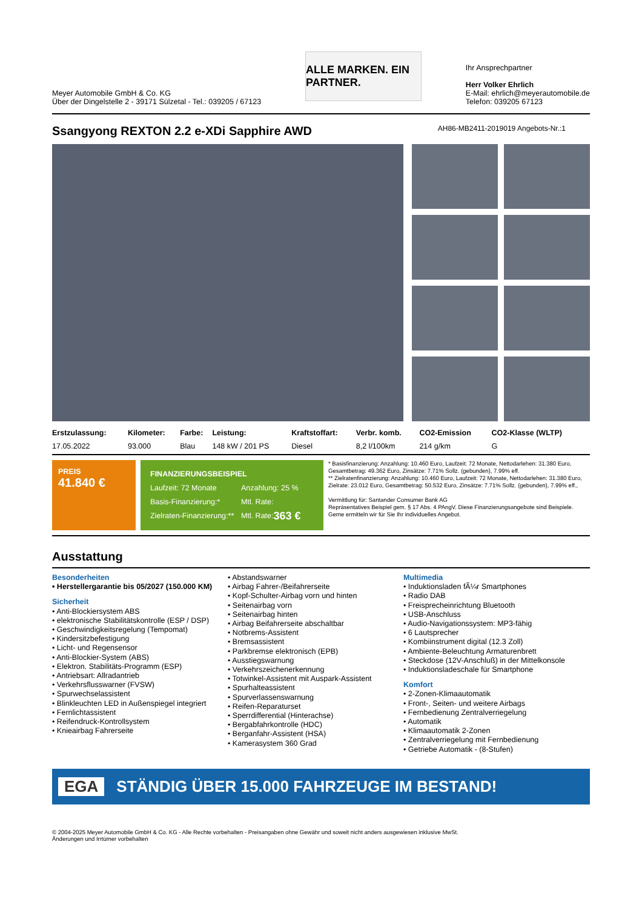Meyer Automobile GmbH & Co. KG
Über der Dingelstelle 2 - 39171 Sülzetal - Tel.: 039205 / 67123
ALLE MARKEN. EIN PARTNER.
Ihr Ansprechpartner
Herr Volker Ehrlich
E-Mail: ehrlich@meyerautomobile.de
Telefon: 039205 67123
Ssangyong REXTON 2.2 e-XDi Sapphire AWD AH86-MB2411-2019019 Angebots-Nr.:1
| Erstzulassung: | Kilometer: | Farbe: | Leistung: | Kraftstoffart: | Verbr. komb. | CO2-Emission | CO2-Klasse (WLTP) |
| --- | --- | --- | --- | --- | --- | --- | --- |
| 17.05.2022 | 93.000 | Blau | 148 kW / 201 PS | Diesel | 8,2 l/100km | 214 g/km | G |
PREIS
41.840 €
FINANZIERUNGSBEISPIEL
Laufzeit: 72 Monate Anzahlung: 25 %
Basis-Finanzierung:* Mtl. Rate:
Zielraten-Finanzierung:** Mtl. Rate: 363 €
* Basisfinanzierung: Anzahlung: 10.460 Euro, Laufzeit: 72 Monate, Nettodarlehen: 31.380 Euro, Gesamtbetrag: 49.362 Euro, Zinsätze: 7.71% Sollz. (gebunden), 7.99% eff.
** Zielratenfinanzierung: Anzahlung: 10.460 Euro, Laufzeit: 72 Monate, Nettodarlehen: 31.380 Euro, Zielrate: 23.012 Euro, Gesamtbetrag: 50.532 Euro, Zinsätze: 7.71% Sollz. (gebunden), 7.99% eff.,
Vermittlung für: Santander Consumer Bank AG
Repräsentatives Beispiel gem. § 17 Abs. 4 PAngV. Diese Finanzierungsangebote sind Beispiele. Gerne ermitteln wir für Sie Ihr individuelles Angebot.
Ausstattung
Besonderheiten
• Herstellergarantie bis 05/2027 (150.000 KM)
Sicherheit
• Anti-Blockiersystem ABS
• elektronische Stabilitätskontrolle (ESP / DSP)
• Geschwindigkeitsregelung (Tempomat)
• Kindersitzbefestigung
• Licht- und Regensensor
• Anti-Blockier-System (ABS)
• Elektron. Stabilitäts-Programm (ESP)
• Antriebsart: Allradantrieb
• Verkehrsflusswarner (FVSW)
• Spurwechselassistent
• Blinkleuchten LED in Außenspiegel integriert
• Fernlichtassistent
• Reifendruck-Kontrollsystem
• Knieairbag Fahrerseite
• Abstandswarner
• Airbag Fahrer-/Beifahrerseite
• Kopf-Schulter-Airbag vorn und hinten
• Seitenairbag vorn
• Seitenairbag hinten
• Airbag Beifahrerseite abschaltbar
• Notbrems-Assistent
• Bremsassistent
• Parkbremse elektronisch (EPB)
• Ausstiegswarnung
• Verkehrszeichenerkennung
• Totwinkel-Assistent mit Auspark-Assistent
• Spurhalteassistent
• Spurverlassenswarnung
• Reifen-Reparaturset
• Sperrdifferential (Hinterachse)
• Bergabfahrkontrolle (HDC)
• Berganfahr-Assistent (HSA)
• Kamerasystem 360 Grad
Multimedia
• Induktionsladen fÃ¼r Smartphones
• Radio DAB
• Freisprecheinrichtung Bluetooth
• USB-Anschluss
• Audio-Navigationssystem: MP3-fähig
• 6 Lautsprecher
• Kombiinstrument digital (12.3 Zoll)
• Ambiente-Beleuchtung Armaturenbrett
• Steckdose (12V-Anschluß) in der Mittelkonsole
• Induktionsladeschale für Smartphone
Komfort
• 2-Zonen-Klimaautomatik
• Front-, Seiten- und weitere Airbags
• Fernbedienung Zentralverriegelung
• Automatik
• Klimaautomatik 2-Zonen
• Zentralverriegelung mit Fernbedienung
• Getriebe Automatik - (8-Stufen)
EGA STÄNDIG ÜBER 15.000 FAHRZEUGE IM BESTAND!
© 2004-2025 Meyer Automobile GmbH & Co. KG - Alle Rechte vorbehalten - Preisangaben ohne Gewähr und soweit nicht anders ausgewiesen inklusive MwSt.
Änderungen und Irrtümer vorbehalten